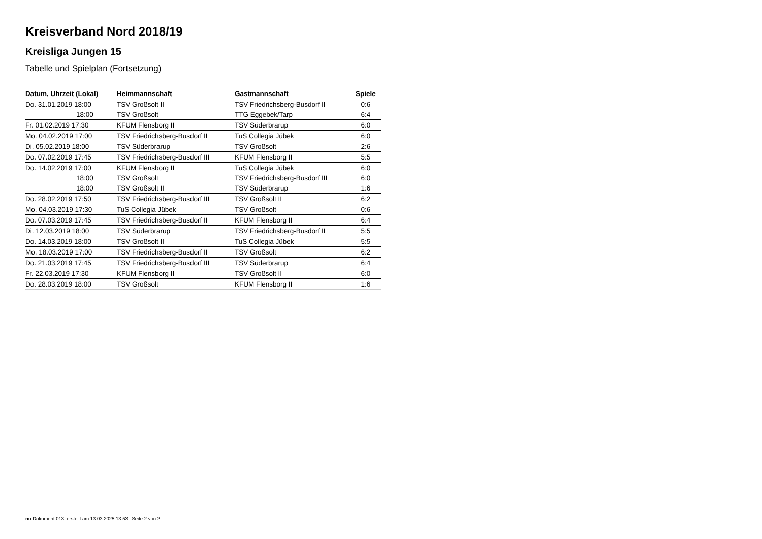Kreisverband Nord 2018/19
Kreisliga Jungen 15
Tabelle und Spielplan (Fortsetzung)
| Datum, Uhrzeit (Lokal) | Heimmannschaft | Gastmannschaft | Spiele |
| --- | --- | --- | --- |
| Do. 31.01.2019 18:00 | TSV Großsolt II | TSV Friedrichsberg-Busdorf II | 0:6 |
| 18:00 | TSV Großsolt | TTG Eggebek/Tarp | 6:4 |
| Fr. 01.02.2019 17:30 | KFUM Flensborg II | TSV Süderbrarup | 6:0 |
| Mo. 04.02.2019 17:00 | TSV Friedrichsberg-Busdorf II | TuS Collegia Jübek | 6:0 |
| Di. 05.02.2019 18:00 | TSV Süderbrarup | TSV Großsolt | 2:6 |
| Do. 07.02.2019 17:45 | TSV Friedrichsberg-Busdorf III | KFUM Flensborg II | 5:5 |
| Do. 14.02.2019 17:00 | KFUM Flensborg II | TuS Collegia Jübek | 6:0 |
| 18:00 | TSV Großsolt | TSV Friedrichsberg-Busdorf III | 6:0 |
| 18:00 | TSV Großsolt II | TSV Süderbrarup | 1:6 |
| Do. 28.02.2019 17:50 | TSV Friedrichsberg-Busdorf III | TSV Großsolt II | 6:2 |
| Mo. 04.03.2019 17:30 | TuS Collegia Jübek | TSV Großsolt | 0:6 |
| Do. 07.03.2019 17:45 | TSV Friedrichsberg-Busdorf II | KFUM Flensborg II | 6:4 |
| Di. 12.03.2019 18:00 | TSV Süderbrarup | TSV Friedrichsberg-Busdorf II | 5:5 |
| Do. 14.03.2019 18:00 | TSV Großsolt II | TuS Collegia Jübek | 5:5 |
| Mo. 18.03.2019 17:00 | TSV Friedrichsberg-Busdorf II | TSV Großsolt | 6:2 |
| Do. 21.03.2019 17:45 | TSV Friedrichsberg-Busdorf III | TSV Süderbrarup | 6:4 |
| Fr. 22.03.2019 17:30 | KFUM Flensborg II | TSV Großsolt II | 6:0 |
| Do. 28.03.2019 18:00 | TSV Großsolt | KFUM Flensborg II | 1:6 |
nu.Dokument 013, erstellt am 13.03.2025 13:53 | Seite 2 von 2